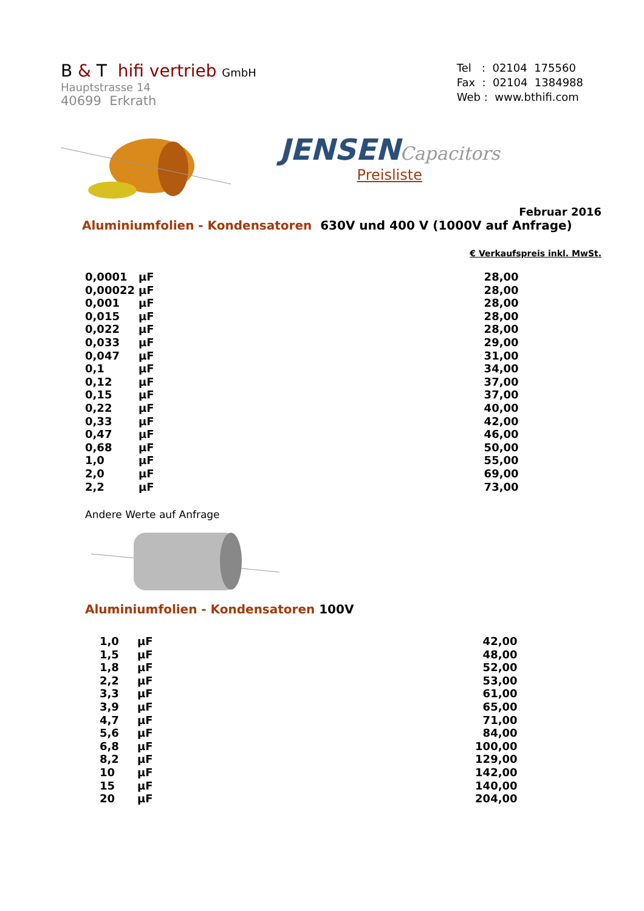B & T hifi vertrieb GmbH
Hauptstrasse 14
40699 Erkrath
Tel : 02104 175560
Fax : 02104 1384988
Web : www.bthifi.com
JENSEN Capacitors
Preisliste
Februar 2016
Aluminiumfolien - Kondensatoren 630V und 400 V (1000V auf Anfrage)
€ Verkaufspreis inkl. MwSt.
| 0,0001 | µF | 28,00 |
| 0,00022 | µF | 28,00 |
| 0,001 | µF | 28,00 |
| 0,015 | µF | 28,00 |
| 0,022 | µF | 28,00 |
| 0,033 | µF | 29,00 |
| 0,047 | µF | 31,00 |
| 0,1 | µF | 34,00 |
| 0,12 | µF | 37,00 |
| 0,15 | µF | 37,00 |
| 0,22 | µF | 40,00 |
| 0,33 | µF | 42,00 |
| 0,47 | µF | 46,00 |
| 0,68 | µF | 50,00 |
| 1,0 | µF | 55,00 |
| 2,0 | µF | 69,00 |
| 2,2 | µF | 73,00 |
Andere Werte auf Anfrage
Aluminiumfolien - Kondensatoren 100V
| 1,0 | µF | 42,00 |
| 1,5 | µF | 48,00 |
| 1,8 | µF | 52,00 |
| 2,2 | µF | 53,00 |
| 3,3 | µF | 61,00 |
| 3,9 | µF | 65,00 |
| 4,7 | µF | 71,00 |
| 5,6 | µF | 84,00 |
| 6,8 | µF | 100,00 |
| 8,2 | µF | 129,00 |
| 10 | µF | 142,00 |
| 15 | µF | 140,00 |
| 20 | µF | 204,00 |